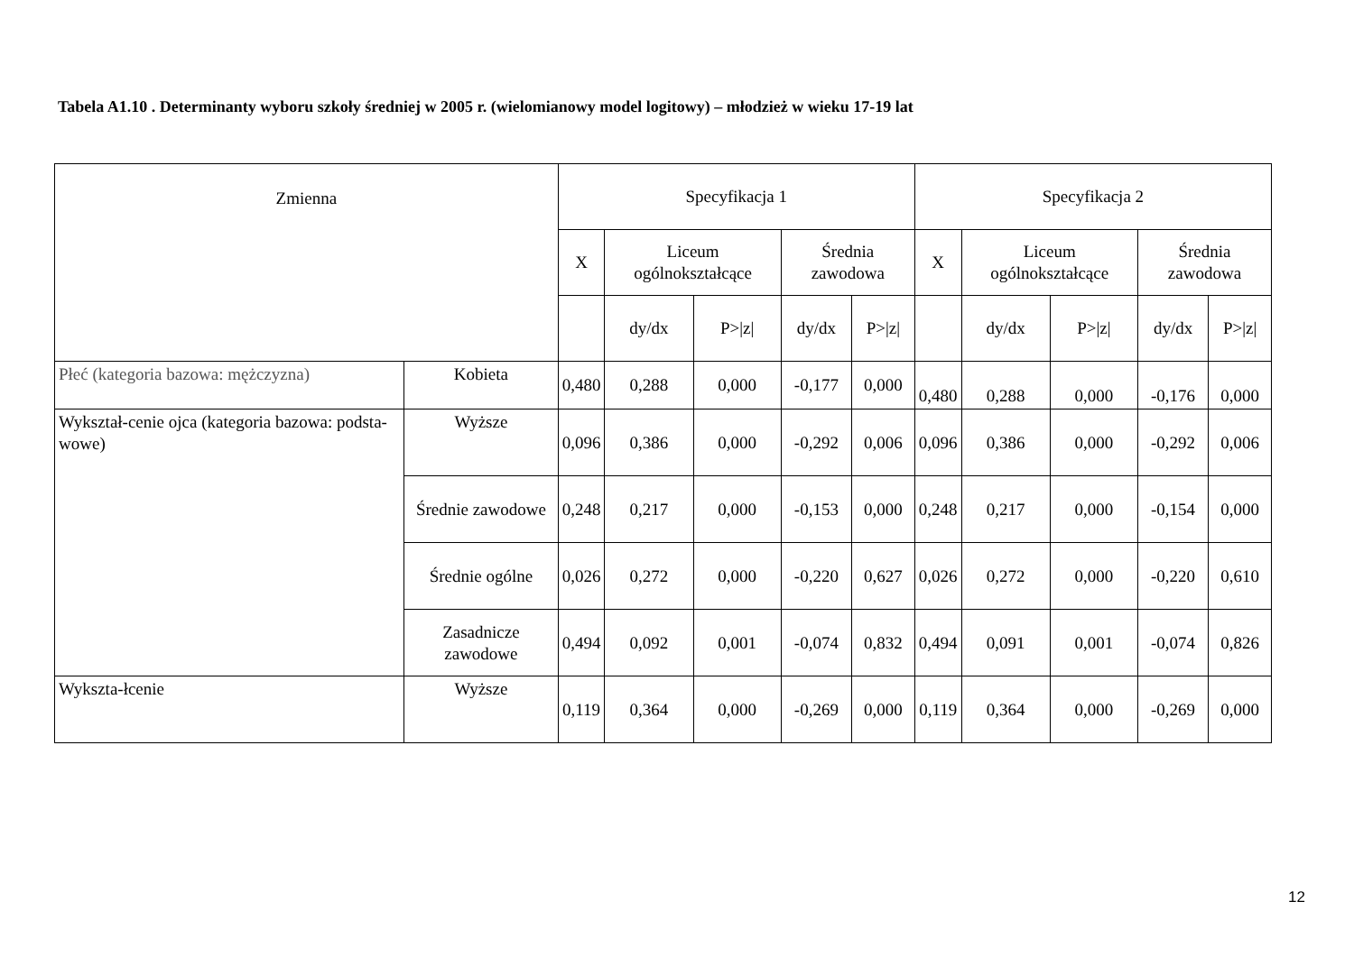Tabela A1.10 . Determinanty wyboru szkoły średniej w 2005 r. (wielomianowy model logitowy) – młodzież w wieku 17-19 lat
| Zmienna | | Specyfikacja 1 | | | | | Specyfikacja 2 | | | | |
| --- | --- | --- | --- | --- | --- | --- | --- | --- | --- | --- | --- |
| | | X | Liceum ogólnokształcące | | Średnia zawodowa | | X | Liceum ogólnokształcące | | Średnia zawodowa | |
| | | | dy/dx | P>/z/ | dy/dx | P>/z/ | | dy/dx | P>/z/ | dy/dx | P>/z/ |
| Płeć (kategoria bazowa: mężczyzna) | Kobieta | 0,480 | 0,288 | 0,000 | -0,177 | 0,000 | 0,480 | 0,288 | 0,000 | -0,176 | 0,000 |
| Wykształ-cenie ojca (kategoria bazowa: podsta-wowe) | Wyższe | 0,096 | 0,386 | 0,000 | -0,292 | 0,006 | 0,096 | 0,386 | 0,000 | -0,292 | 0,006 |
| | Średnie zawodowe | 0,248 | 0,217 | 0,000 | -0,153 | 0,000 | 0,248 | 0,217 | 0,000 | -0,154 | 0,000 |
| | Średnie ogólne | 0,026 | 0,272 | 0,000 | -0,220 | 0,627 | 0,026 | 0,272 | 0,000 | -0,220 | 0,610 |
| | Zasadnicze zawodowe | 0,494 | 0,092 | 0,001 | -0,074 | 0,832 | 0,494 | 0,091 | 0,001 | -0,074 | 0,826 |
| Wykszta-łcenie | Wyższe | 0,119 | 0,364 | 0,000 | -0,269 | 0,000 | 0,119 | 0,364 | 0,000 | -0,269 | 0,000 |
12